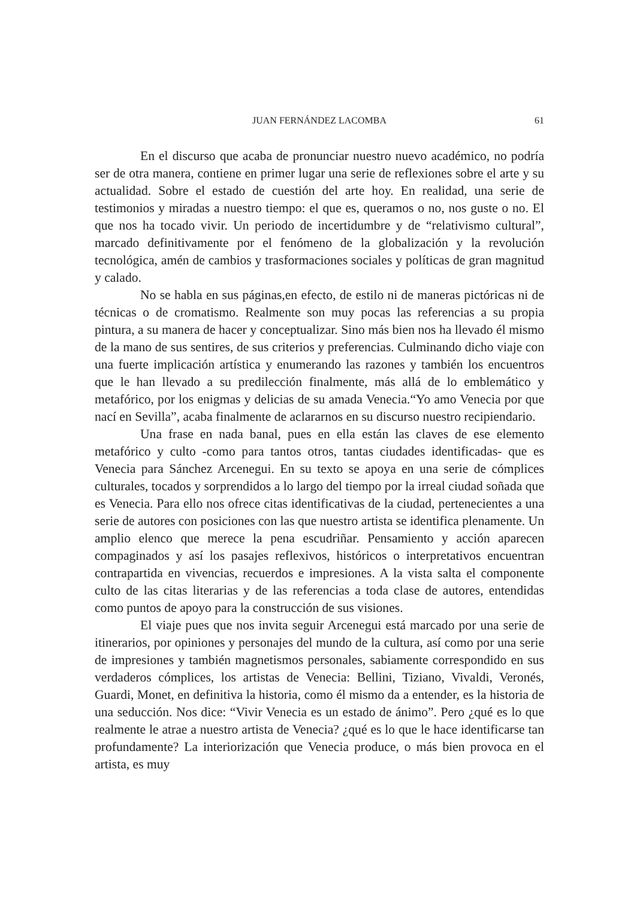JUAN FERNÁNDEZ LACOMBA
61
En el discurso que acaba de pronunciar nuestro nuevo académico, no podría ser de otra manera, contiene en primer lugar una serie de reflexiones sobre el arte y su actualidad. Sobre el estado de cuestión del arte hoy. En realidad, una serie de testimonios y miradas a nuestro tiempo: el que es, queramos o no, nos guste o no. El que nos ha tocado vivir. Un periodo de incertidumbre y de “relativismo cultural”, marcado definitivamente por el fenómeno de la globalización y la revolución tecnológica, amén de cambios y trasformaciones sociales y políticas de gran magnitud y calado.
No se habla en sus páginas,en efecto, de estilo ni de maneras pictóricas ni de técnicas o de cromatismo. Realmente son muy pocas las referencias a su propia pintura, a su manera de hacer y conceptualizar. Sino más bien nos ha llevado él mismo de la mano de sus sentires, de sus criterios y preferencias. Culminando dicho viaje con una fuerte implicación artística y enumerando las razones y también los encuentros que le han llevado a su predilección finalmente, más allá de lo emblemático y metafórico, por los enigmas y delicias de su amada Venecia.“Yo amo Venecia por que nací en Sevilla”, acaba finalmente de aclararnos en su discurso nuestro recipiendario.
Una frase en nada banal, pues en ella están las claves de ese elemento metafórico y culto -como para tantos otros, tantas ciudades identificadas- que es Venecia para Sánchez Arcenegui. En su texto se apoya en una serie de cómplices culturales, tocados y sorprendidos a lo largo del tiempo por la irreal ciudad soñada que es Venecia. Para ello nos ofrece citas identificativas de la ciudad, pertenecientes a una serie de autores con posiciones con las que nuestro artista se identifica plenamente. Un amplio elenco que merece la pena escudriñar. Pensamiento y acción aparecen compaginados y así los pasajes reflexivos, históricos o interpretativos encuentran contrapartida en vivencias, recuerdos e impresiones. A la vista salta el componente culto de las citas literarias y de las referencias a toda clase de autores, entendidas como puntos de apoyo para la construcción de sus visiones.
El viaje pues que nos invita seguir Arcenegui está marcado por una serie de itinerarios, por opiniones y personajes del mundo de la cultura, así como por una serie de impresiones y también magnetismos personales, sabiamente correspondido en sus verdaderos cómplices, los artistas de Venecia: Bellini, Tiziano, Vivaldi, Veronés, Guardi, Monet, en definitiva la historia, como él mismo da a entender, es la historia de una seducción. Nos dice: “Vivir Venecia es un estado de ánimo”. Pero ¿qué es lo que realmente le atrae a nuestro artista de Venecia? ¿qué es lo que le hace identificarse tan profundamente? La interiorización que Venecia produce, o más bien provoca en el artista, es muy